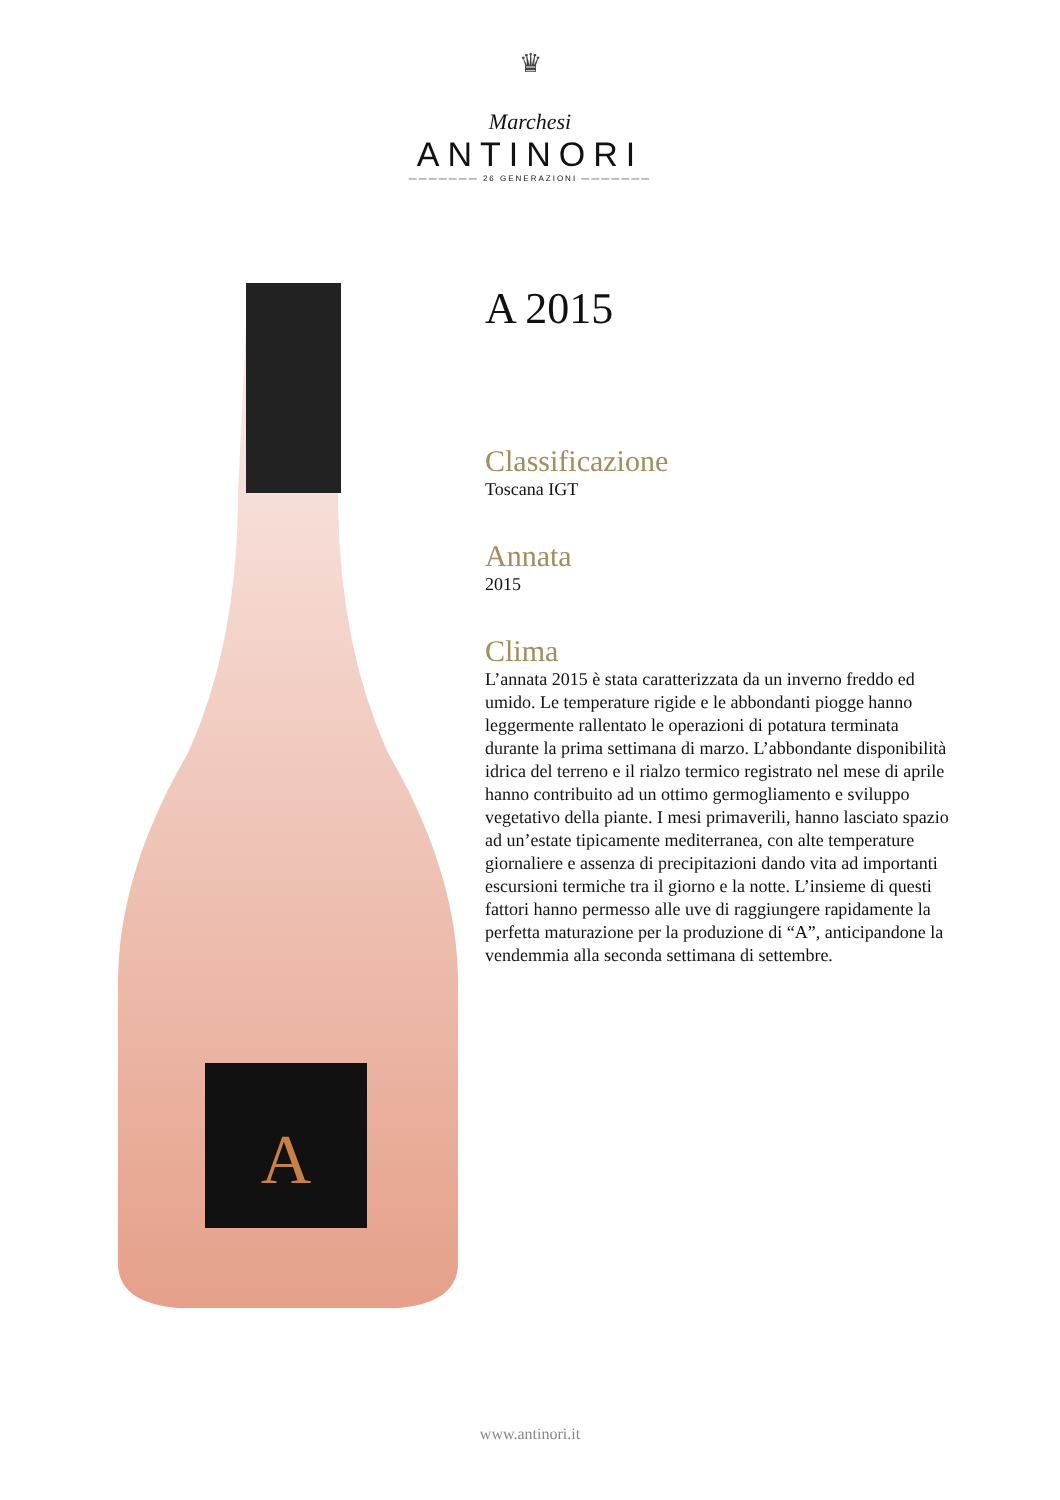♛
Marchesi
ANTINORI
——————— 26 GENERAZIONI ———————
A
A 2015
Classificazione
Toscana IGT
Annata
2015
Clima
L’annata 2015 è stata caratterizzata da un inverno freddo ed umido. Le temperature rigide e le abbondanti piogge hanno leggermente rallentato le operazioni di potatura terminata durante la prima settimana di marzo. L’abbondante disponibilità idrica del terreno e il rialzo termico registrato nel mese di aprile hanno contribuito ad un ottimo germogliamento e sviluppo vegetativo della piante. I mesi primaverili, hanno lasciato spazio ad un’estate tipicamente mediterranea, con alte temperature giornaliere e assenza di precipitazioni dando vita ad importanti escursioni termiche tra il giorno e la notte. L’insieme di questi fattori hanno permesso alle uve di raggiungere rapidamente la perfetta maturazione per la produzione di “A”, anticipandone la vendemmia alla seconda settimana di settembre.
www.antinori.it